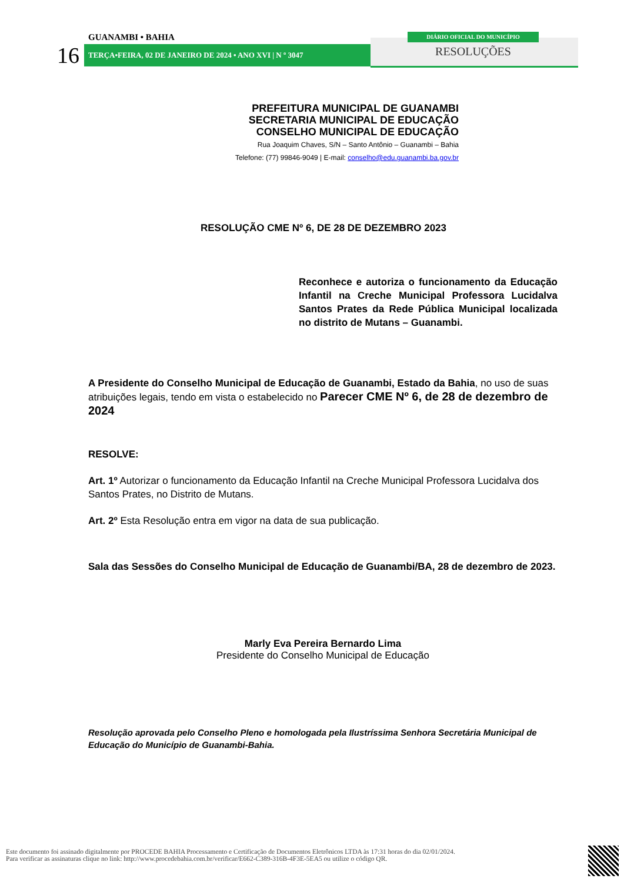GUANAMBI • BAHIA
16 TERÇA•FEIRA, 02 DE JANEIRO DE 2024 • ANO XVI | N º 3047
DIÁRIO OFICIAL DO MUNICÍPIO
RESOLUÇÕES
PREFEITURA MUNICIPAL DE GUANAMBI
SECRETARIA MUNICIPAL DE EDUCAÇÃO
CONSELHO MUNICIPAL DE EDUCAÇÃO
Rua Joaquim Chaves, S/N – Santo Antônio – Guanambi – Bahia
Telefone: (77) 99846-9049 | E-mail: conselho@edu.guanambi.ba.gov.br
RESOLUÇÃO CME Nº 6, DE 28 DE DEZEMBRO 2023
Reconhece e autoriza o funcionamento da Educação Infantil na Creche Municipal Professora Lucidalva Santos Prates da Rede Pública Municipal localizada no distrito de Mutans – Guanambi.
A Presidente do Conselho Municipal de Educação de Guanambi, Estado da Bahia, no uso de suas atribuições legais, tendo em vista o estabelecido no Parecer CME Nº 6, de 28 de dezembro de 2024
RESOLVE:
Art. 1º Autorizar o funcionamento da Educação Infantil na Creche Municipal Professora Lucidalva dos Santos Prates, no Distrito de Mutans.
Art. 2º Esta Resolução entra em vigor na data de sua publicação.
Sala das Sessões do Conselho Municipal de Educação de Guanambi/BA, 28 de dezembro de 2023.
Marly Eva Pereira Bernardo Lima
Presidente do Conselho Municipal de Educação
Resolução aprovada pelo Conselho Pleno e homologada pela Ilustríssima Senhora Secretária Municipal de Educação do Município de Guanambi-Bahia.
Este documento foi assinado digitalmente por PROCEDE BAHIA Processamento e Certificação de Documentos Eletrônicos LTDA às 17:31 horas do dia 02/01/2024.
Para verificar as assinaturas clique no link: http://www.procedebahia.com.br/verificar/E662-C389-316B-4F3E-5EA5 ou utilize o código QR.